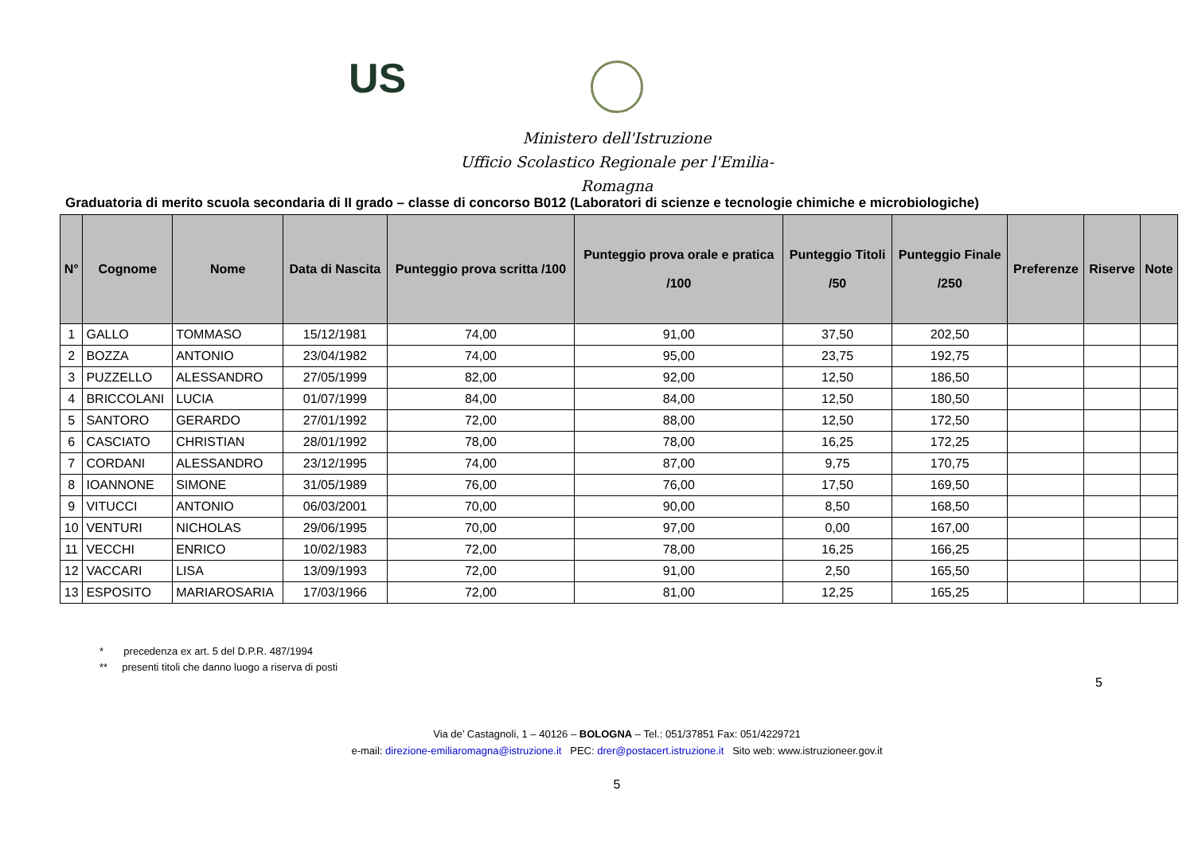US
Ministero dell'Istruzione
Ufficio Scolastico Regionale per l'Emilia-Romagna
Graduatoria di merito scuola secondaria di II grado – classe di concorso B012 (Laboratori di scienze e tecnologie chimiche e microbiologiche)
| N° | Cognome | Nome | Data di Nascita | Punteggio prova scritta /100 | Punteggio prova orale e pratica /100 | Punteggio Titoli /50 | Punteggio Finale /250 | Preferenze | Riserve | Note |
| --- | --- | --- | --- | --- | --- | --- | --- | --- | --- | --- |
| 1 | GALLO | TOMMASO | 15/12/1981 | 74,00 | 91,00 | 37,50 | 202,50 | | | |
| 2 | BOZZA | ANTONIO | 23/04/1982 | 74,00 | 95,00 | 23,75 | 192,75 | | | |
| 3 | PUZZELLO | ALESSANDRO | 27/05/1999 | 82,00 | 92,00 | 12,50 | 186,50 | | | |
| 4 | BRICCOLANI | LUCIA | 01/07/1999 | 84,00 | 84,00 | 12,50 | 180,50 | | | |
| 5 | SANTORO | GERARDO | 27/01/1992 | 72,00 | 88,00 | 12,50 | 172,50 | | | |
| 6 | CASCIATO | CHRISTIAN | 28/01/1992 | 78,00 | 78,00 | 16,25 | 172,25 | | | |
| 7 | CORDANI | ALESSANDRO | 23/12/1995 | 74,00 | 87,00 | 9,75 | 170,75 | | | |
| 8 | IOANNONE | SIMONE | 31/05/1989 | 76,00 | 76,00 | 17,50 | 169,50 | | | |
| 9 | VITUCCI | ANTONIO | 06/03/2001 | 70,00 | 90,00 | 8,50 | 168,50 | | | |
| 10 | VENTURI | NICHOLAS | 29/06/1995 | 70,00 | 97,00 | 0,00 | 167,00 | | | |
| 11 | VECCHI | ENRICO | 10/02/1983 | 72,00 | 78,00 | 16,25 | 166,25 | | | |
| 12 | VACCARI | LISA | 13/09/1993 | 72,00 | 91,00 | 2,50 | 165,50 | | | |
| 13 | ESPOSITO | MARIAROSARIA | 17/03/1966 | 72,00 | 81,00 | 12,25 | 165,25 | | | |
* precedenza ex art. 5 del D.P.R. 487/1994
** presenti titoli che danno luogo a riserva di posti
5
Via de’ Castagnoli, 1 – 40126 – BOLOGNA – Tel.: 051/37851 Fax: 051/4229721
e-mail: direzione-emiliaromagna@istruzione.it PEC: drer@postacert.istruzione.it Sito web: www.istruzioneer.gov.it
5